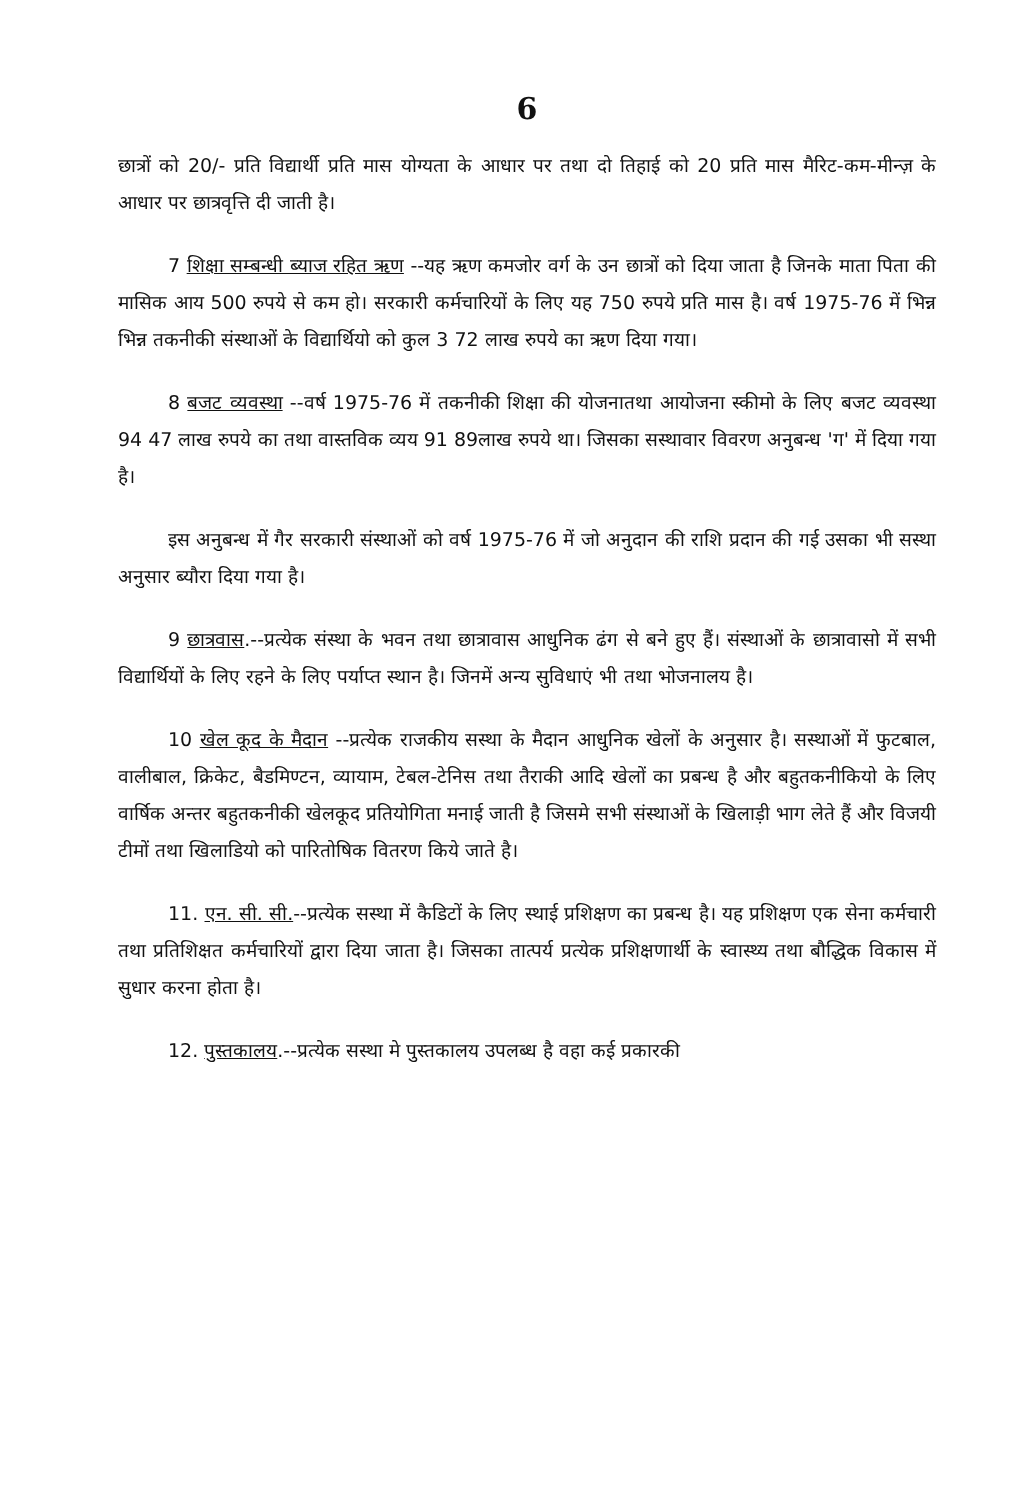6
छात्रों को 20/- प्रति विद्यार्थी प्रति मास योग्यता के आधार पर तथा दो तिहाई को 20 प्रति मास मैरिट-कम-मीन्ज़ के आधार पर छात्रवृत्ति दी जाती है।
7 शिक्षा सम्बन्धी ब्याज रहित ऋण --यह ऋण कमजोर वर्ग के उन छात्रों को दिया जाता है जिनके माता पिता की मासिक आय 500 रुपये से कम हो। सरकारी कर्मचारियों के लिए यह 750 रुपये प्रति मास है। वर्ष 1975-76 में भिन्न भिन्न तकनीकी संस्थाओं के विद्यार्थियो को कुल 3 72 लाख रुपये का ऋण दिया गया।
8 बजट व्यवस्था --वर्ष 1975-76 में तकनीकी शिक्षा की योजनातथा आयोजना स्कीमो के लिए बजट व्यवस्था 94 47 लाख रुपये का तथा वास्तविक व्यय 91 89लाख रुपये था। जिसका सस्थावार विवरण अनुबन्ध 'ग' में दिया गया है।
इस अनुबन्ध में गैर सरकारी संस्थाओं को वर्ष 1975-76 में जो अनुदान की राशि प्रदान की गई उसका भी सस्था अनुसार ब्यौरा दिया गया है।
9 छात्रवास.--प्रत्येक संस्था के भवन तथा छात्रावास आधुनिक ढंग से बने हुए हैं। संस्थाओं के छात्रावासो में सभी विद्यार्थियों के लिए रहने के लिए पर्याप्त स्थान है। जिनमें अन्य सुविधाएं भी तथा भोजनालय है।
10 खेल कूद के मैदान --प्रत्येक राजकीय सस्था के मैदान आधुनिक खेलों के अनुसार है। सस्थाओं में फुटबाल, वालीबाल, क्रिकेट, बैडमिण्टन, व्यायाम, टेबल-टेनिस तथा तैराकी आदि खेलों का प्रबन्ध है और बहुतकनीकियो के लिए वार्षिक अन्तर बहुतकनीकी खेलकूद प्रतियोगिता मनाई जाती है जिसमे सभी संस्थाओं के खिलाड़ी भाग लेते हैं और विजयी टीमों तथा खिलाडियो को पारितोषिक वितरण किये जाते है।
11. एन. सी. सी.--प्रत्येक सस्था में कैडिटों के लिए स्थाई प्रशिक्षण का प्रबन्ध है। यह प्रशिक्षण एक सेना कर्मचारी तथा प्रतिशिक्षत कर्मचारियों द्वारा दिया जाता है। जिसका तात्पर्य प्रत्येक प्रशिक्षणार्थी के स्वास्थ्य तथा बौद्धिक विकास में सुधार करना होता है।
12. पुस्तकालय.--प्रत्येक सस्था मे पुस्तकालय उपलब्ध है वहा कई प्रकारकी